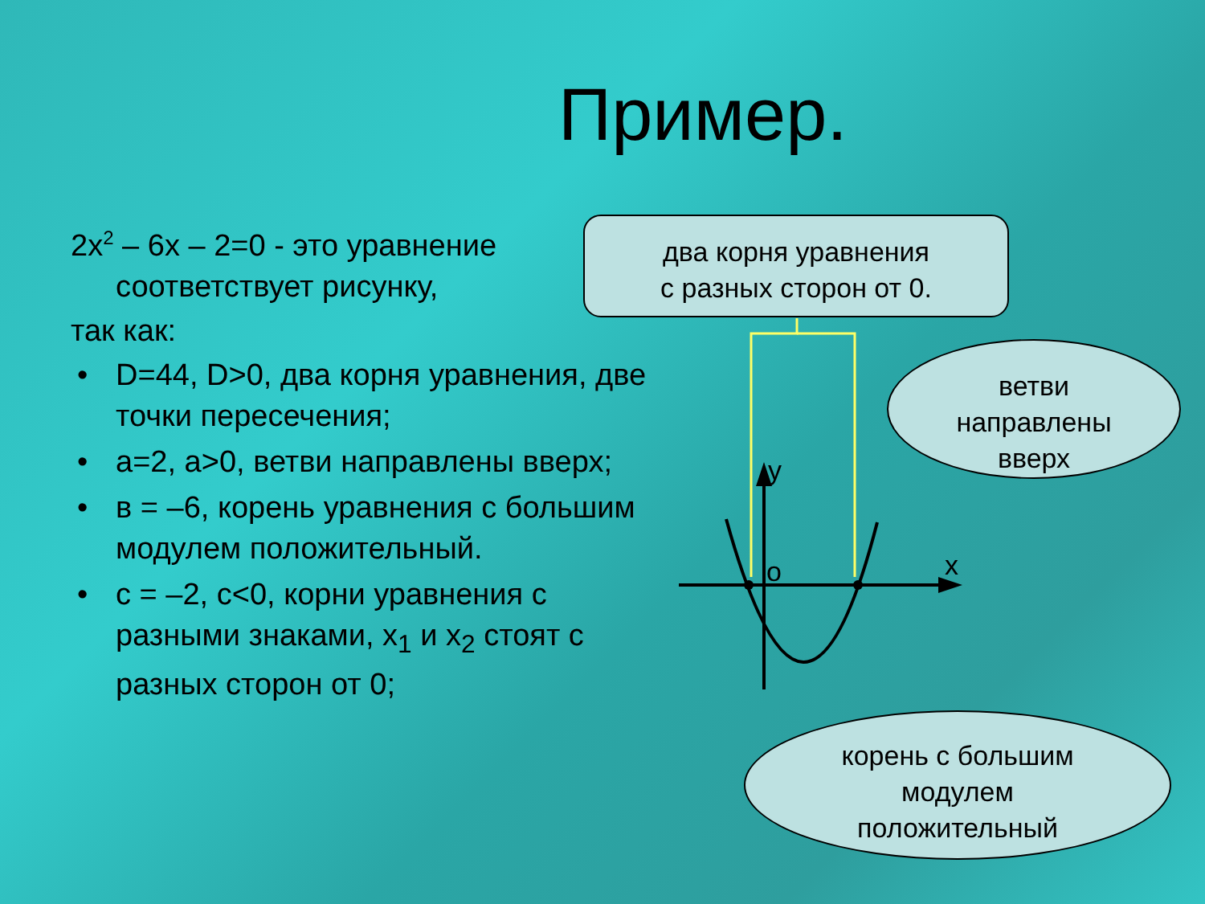Пример.
2x<sup>2</sup> – 6x – 2=0 - это уравнение соответствует рисунку,
так как:
• D=44, D>0, два корня уравнения, две точки пересечения;
• а=2, а>0, ветви направлены вверх;
• в = –6, корень уравнения с большим модулем положительный.
• с = –2, с<0, корни уравнения с разными знаками, x<sub>1</sub> и x<sub>2</sub> стоят с разных сторон от 0;
y
o x
два корня уравнения
с разных сторон от 0.
ветви
направлены
вверх
корень с большим
модулем
положительный